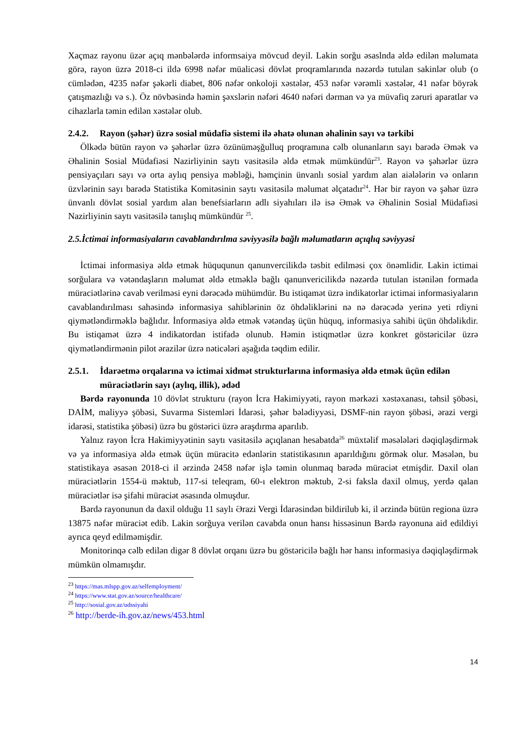Xaçmaz rayonu üzər açıq mənbələrdə informsaiya mövcud deyil. Lakin sorğu əsaslnda əldə edilən məlumata görə, rayon üzrə 2018-ci ildə 6998 nəfər müalicəsi dövlət proqramlarında nəzərdə tutulan sakinlər olub (o cümlədən, 4235 nəfər şəkərli diabet, 806 nəfər onkoloji xəstələr, 453 nəfər vərəmli xəstələr, 41 nəfər böyrək çatışmazlığı və s.). Öz növbəsində həmin şəxslərin nəfəri 4640 nəfəri dərman və ya müvafiq zəruri aparatlar və cihazlarla təmin edilən xəstələr olub.
2.4.2. Rayon (şəhər) üzrə sosial müdafiə sistemi ilə əhatə olunan əhalinin sayı və tərkibi
Ölkədə bütün rayon və şəhərlər üzrə özünüməşğulluq proqramına cəlb olunanların sayı barədə Əmək və Əhalinin Sosial Müdafiəsi Nazirliyinin saytı vasitəsilə əldə etmək mümkündür<sup>23</sup>. Rayon və şəhərlər üzrə pensiyaçıları sayı və orta aylıq pensiya məbləği, həmçinin ünvanlı sosial yardım alan aiələlərin və onların üzvlərinin sayı barədə Statistika Komitəsinin saytı vasitəsilə məlumat əlçatadır<sup>24</sup>. Hər bir rayon və şəhər üzrə ünvanlı dövlət sosial yardım alan benefsiarların adlı siyahıları ilə isə Əmək və Əhalinin Sosial Müdafiəsi Nazirliyinin saytı vasitəsilə tanışlıq mümkündür <sup>25</sup>.
2.5.İctimai informasiyaların cavablandırılma səviyyəsilə bağlı məlumatların açıqlıq səviyyəsi
İctimai informasiya əldə etmək hüququnun qanunvercilikdə təsbit edilməsi çox önəmlidir. Lakin ictimai sorğulara və vətəndaşların məlumat əldə etməklə bağlı qanunvericilikdə nəzərdə tutulan istənilən formada müraciətlərinə cavab verilməsi eyni dərəcədə mühümdür. Bu istiqamət üzrə indikatorlar ictimai informasiyaların cavablandırılması sahəsində informasiya sahiblərinin öz öhdəliklərini nə nə dərəcədə yerinə yeti rdiyni qiymətləndirməklə bağlıdır. İnformasiya əldə etmək vətəndaş üçün hüquq, informasiya sahibi üçün öhdəlikdir. Bu istiqamət üzrə 4 indikatordan istifadə olunub. Həmin istiqmətlər üzrə konkret göstəricilər üzrə qiymətləndirmənin pilot ərazilər üzrə nəticələri aşağıda təqdim edilir.
2.5.1. İdarəetmə orqalarına və ictimai xidmət strukturlarına informasiya əldə etmək üçün edilən müraciətlərin sayı (aylıq, illik), ədəd
Bərdə rayonunda 10 dövlət strukturu (rayon İcra Hakimiyyəti, rayon mərkəzi xəstəxanası, təhsil şöbəsi, DAİM, maliyyə şöbəsi, Suvarma Sistemləri İdarəsi, şəhər bələdiyyəsi, DSMF-nin rayon şöbəsi, ərazi vergi idarəsi, statistika şöbəsi) üzrə bu göstərici üzrə araşdırma aparılıb.
Yalnız rayon İcra Hakimiyyətinin saytı vasitəsilə açıqlanan hesabatda<sup>26</sup> müxtəlif məsələləri dəqiqləşdirmək və ya informasiya əldə etmək üçün müracitə edənlərin statistikasının aparıldığını görmək olur. Məsələn, bu statistikaya əsasən 2018-ci il ərzində 2458 nəfər işlə təmin olunmaq barədə müraciət etmişdir. Daxil olan müraciətlərin 1554-ü məktub, 117-si teleqram, 60-ı elektron məktub, 2-si faksla daxil olmuş, yerdə qalan müraciətlər isə şifahi müraciət əsasında olmuşdur.
Bərdə rayonunun da daxil olduğu 11 saylı Ərazi Vergi İdarəsindən bildirilub ki, il ərzində bütün regiona üzrə 13875 nəfər müraciət edib. Lakin sorğuya verilən cavabda onun hansı hissəsinun Bərdə rayonuna aid edildiyi ayrıca qeyd edilməmişdir.
Monitorinqə cəlb edilən digər 8 dövlət orqanı üzrə bu göstəricilə bağlı hər hansı informasiya dəqiqləşdirmək mümkün olmamışdır.
<sup>23</sup> https://mas.mlspp.gov.az/selfemployment/
<sup>24</sup> https://www.stat.gov.az/source/healthcare/
<sup>25</sup> http://sosial.gov.az/udssiyahi
<sup>26</sup> http://berde-ih.gov.az/news/453.html
14